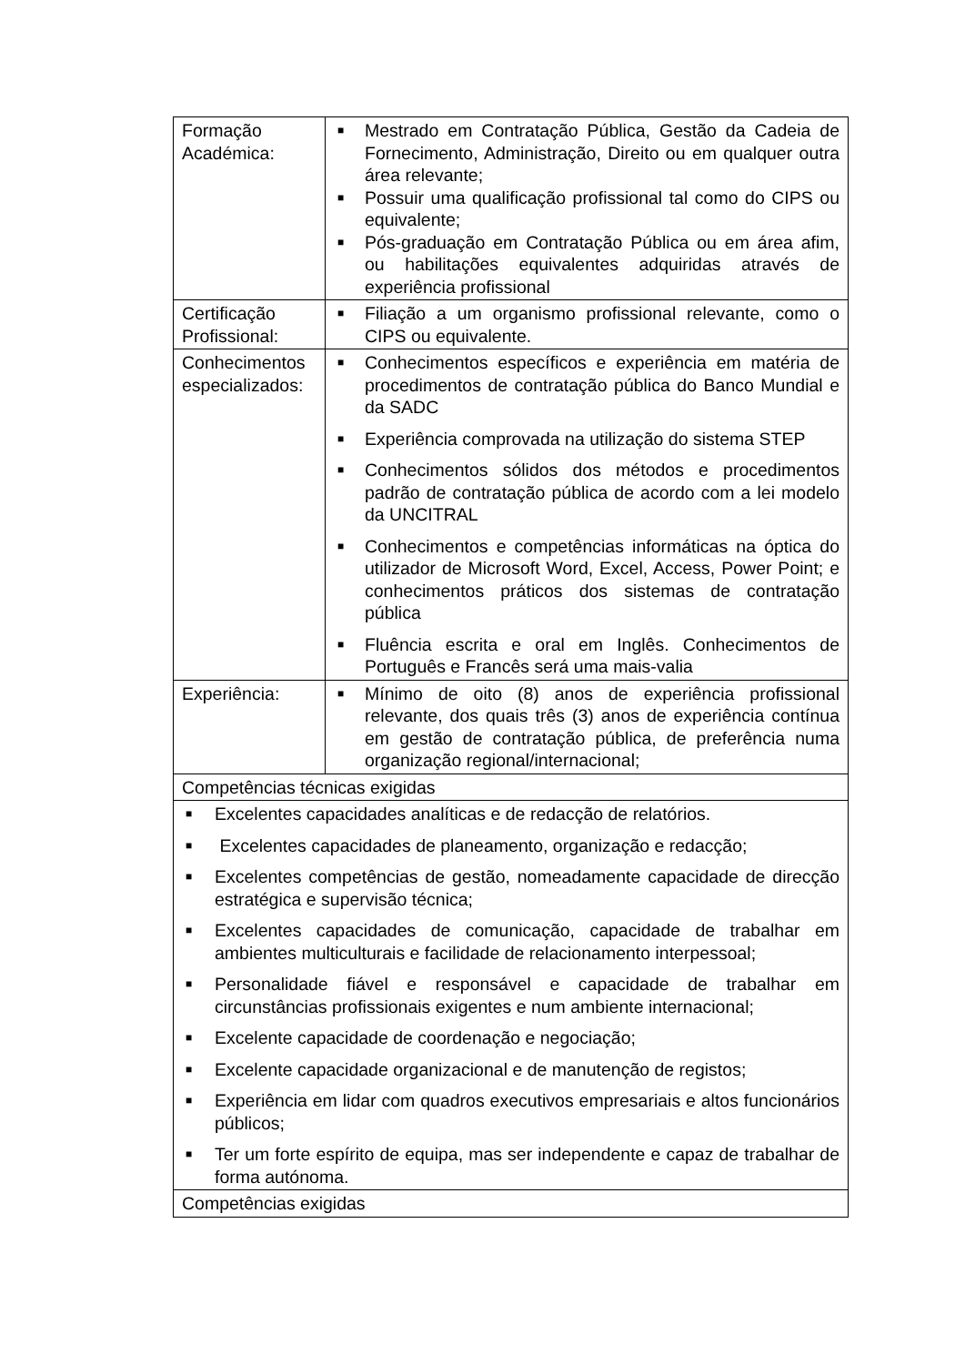| Formação Académica: | ■ Mestrado em Contratação Pública, Gestão da Cadeia de Fornecimento, Administração, Direito ou em qualquer outra área relevante; ■ Possuir uma qualificação profissional tal como do CIPS ou equivalente; ■ Pós-graduação em Contratação Pública ou em área afim, ou habilitações equivalentes adquiridas através de experiência profissional |
| Certificação Profissional: | ■ Filiação a um organismo profissional relevante, como o CIPS ou equivalente. |
| Conhecimentos especializados: | ■ Conhecimentos específicos e experiência em matéria de procedimentos de contratação pública do Banco Mundial e da SADC ■ Experiência comprovada na utilização do sistema STEP ■ Conhecimentos sólidos dos métodos e procedimentos padrão de contratação pública de acordo com a lei modelo da UNCITRAL ■ Conhecimentos e competências informáticas na óptica do utilizador de Microsoft Word, Excel, Access, Power Point; e conhecimentos práticos dos sistemas de contratação pública ■ Fluência escrita e oral em Inglês. Conhecimentos de Português e Francês será uma mais-valia |
| Experiência: | ■ Mínimo de oito (8) anos de experiência profissional relevante, dos quais três (3) anos de experiência contínua em gestão de contratação pública, de preferência numa organização regional/internacional; |
| Competências técnicas exigidas | |
| ■ Excelentes capacidades analíticas e de redacção de relatórios. ■ Excelentes capacidades de planeamento, organização e redacção; ■ Excelentes competências de gestão, nomeadamente capacidade de direcção estratégica e supervisão técnica; ■ Excelentes capacidades de comunicação, capacidade de trabalhar em ambientes multiculturais e facilidade de relacionamento interpessoal; ■ Personalidade fiável e responsável e capacidade de trabalhar em circunstâncias profissionais exigentes e num ambiente internacional; ■ Excelente capacidade de coordenação e negociação; ■ Excelente capacidade organizacional e de manutenção de registos; ■ Experiência em lidar com quadros executivos empresariais e altos funcionários públicos; ■ Ter um forte espírito de equipa, mas ser independente e capaz de trabalhar de forma autónoma. | |
| Competências exigidas | |